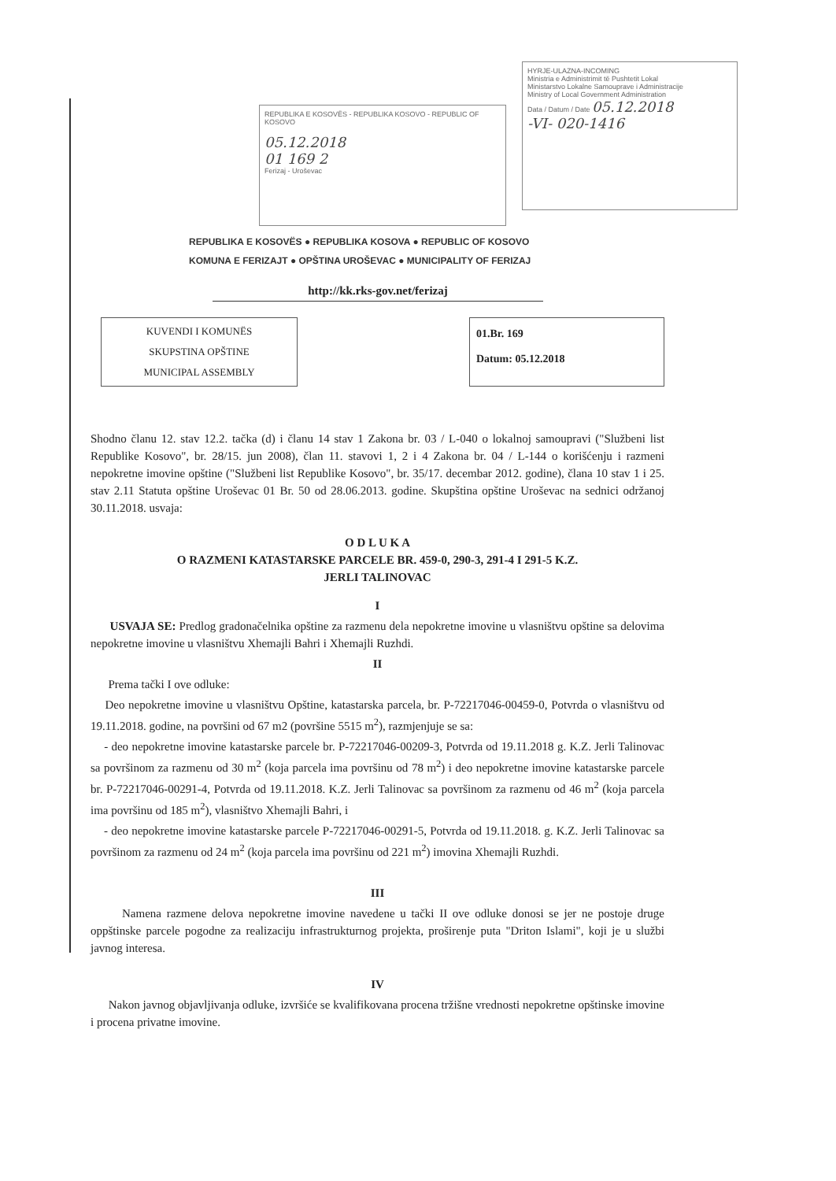REPUBLIKA E KOSOVËS - REPUBLIKA KOSOVO - REPUBLIC OF KOSOVO
05.12.2018
01 169 2
Ferizaj - Uroševac
HYRJE-ULAZNA-INCOMING
Ministria e Administrimit të Pushtetit Lokal
Ministarstvo Lokalne Samouprave i Administracije
Ministry of Local Government Administration
Data / Datum / Date 05.12.2018
-VI- 020-1416
REPUBLIKA E KOSOVËS ● REPUBLIKA KOSOVA ● REPUBLIC OF KOSOVO
KOMUNA E FERIZAJT ● OPŠTINA UROŠEVAC ● MUNICIPALITY OF FERIZAJ
http://kk.rks-gov.net/ferizaj
KUVENDI I KOMUNËS
SKUPSTINA OPŠTINE
MUNICIPAL ASSEMBLY
01.Br. 169
Datum: 05.12.2018
Shodno članu 12. stav 12.2. tačka (d) i članu 14 stav 1 Zakona br. 03 / L-040 o lokalnoj samoupravi ("Službeni list Republike Kosovo", br. 28/15. jun 2008), član 11. stavovi 1, 2 i 4 Zakona br. 04 / L-144 o korišćenju i razmeni nepokretne imovine opštine ("Službeni list Republike Kosovo", br. 35/17. decembar 2012. godine), člana 10 stav 1 i 25. stav 2.11 Statuta opštine Uroševac 01 Br. 50 od 28.06.2013. godine. Skupština opštine Uroševac na sednici održanoj 30.11.2018. usvaja:
O D L U K A
O RAZMENI KATASTARSKE PARCELE BR. 459-0, 290-3, 291-4 I 291-5 K.Z.
JERLI TALINOVAC
I
USVAJA SE: Predlog gradonačelnika opštine za razmenu dela nepokretne imovine u vlasništvu opštine sa delovima nepokretne imovine u vlasništvu Xhemajli Bahri i Xhemajli Ruzhdi.
II
Prema tački I ove odluke:
Deo nepokretne imovine u vlasništvu Opštine, katastarska parcela, br. P-72217046-00459-0, Potvrda o vlasništvu od 19.11.2018. godine, na površini od 67 m2 (površine 5515 m<sup>2</sup>), razmjenjuje se sa:
- deo nepokretne imovine katastarske parcele br. P-72217046-00209-3, Potvrda od 19.11.2018 g. K.Z. Jerli Talinovac sa površinom za razmenu od 30 m<sup>2</sup> (koja parcela ima površinu od 78 m<sup>2</sup>) i deo nepokretne imovine katastarske parcele br. P-72217046-00291-4, Potvrda od 19.11.2018. K.Z. Jerli Talinovac sa površinom za razmenu od 46 m<sup>2</sup> (koja parcela ima površinu od 185 m<sup>2</sup>), vlasništvo Xhemajli Bahri, i
- deo nepokretne imovine katastarske parcele P-72217046-00291-5, Potvrda od 19.11.2018. g. K.Z. Jerli Talinovac sa površinom za razmenu od 24 m<sup>2</sup> (koja parcela ima površinu od 221 m<sup>2</sup>) imovina Xhemajli Ruzhdi.
III
Namena razmene delova nepokretne imovine navedene u tački II ove odluke donosi se jer ne postoje druge oppštinske parcele pogodne za realizaciju infrastrukturnog projekta, proširenje puta "Driton Islami", koji je u službi javnog interesa.
IV
Nakon javnog objavljivanja odluke, izvršiće se kvalifikovana procena tržišne vrednosti nepokretne opštinske imovine i procena privatne imovine.